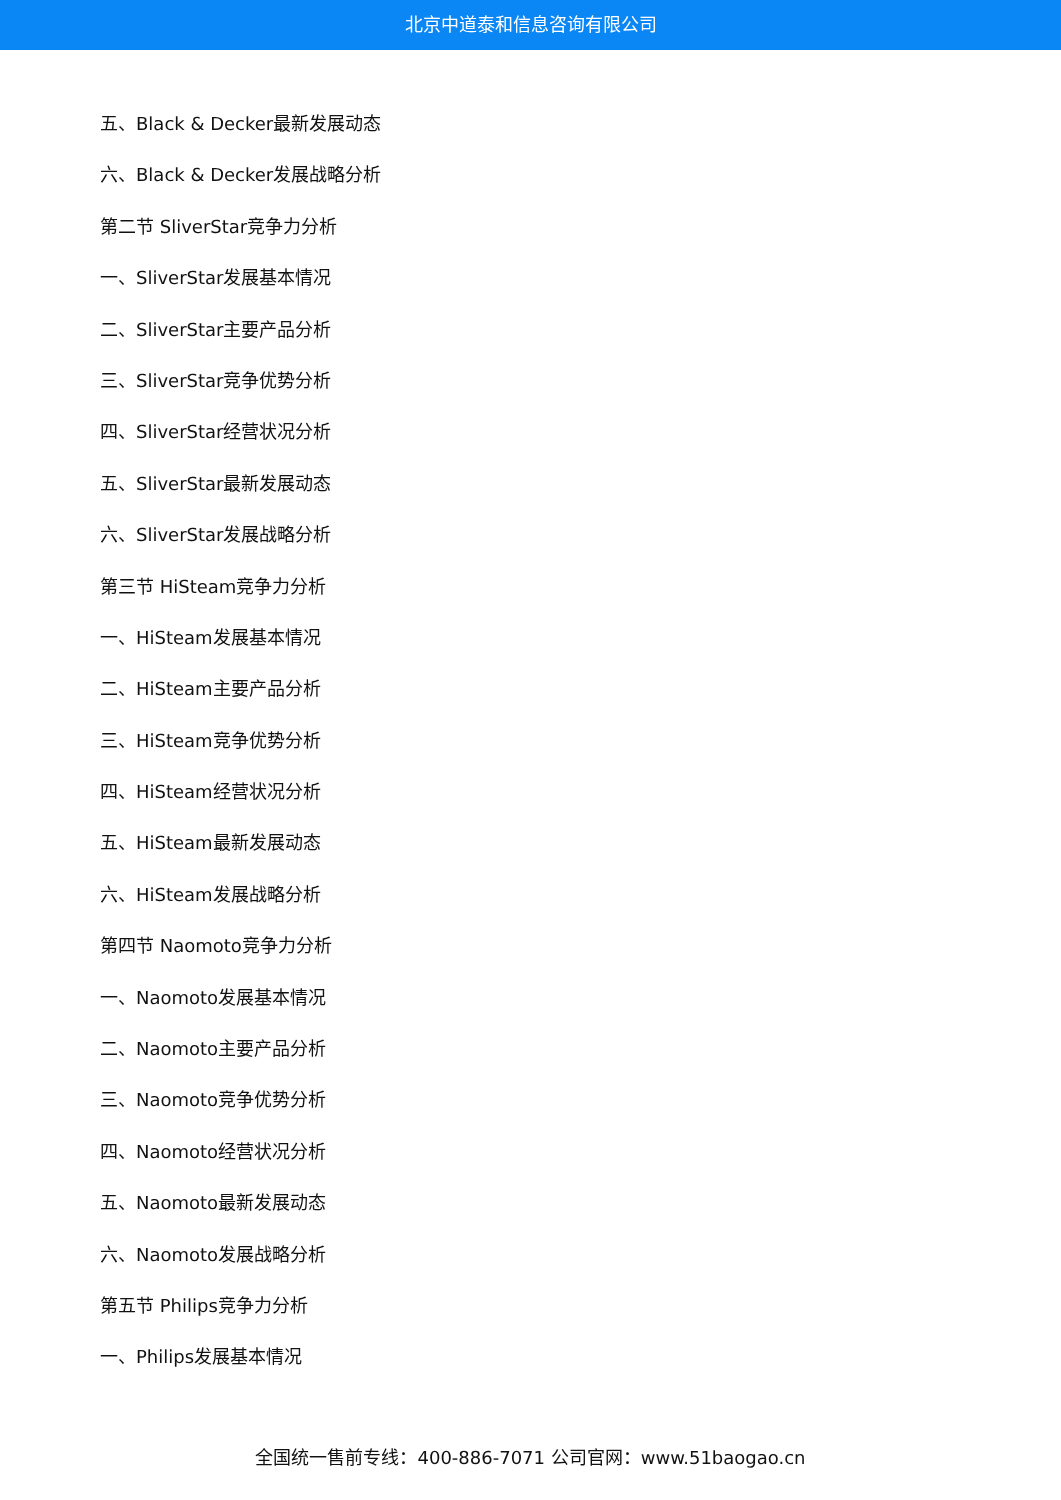北京中道泰和信息咨询有限公司
五、Black & Decker最新发展动态
六、Black & Decker发展战略分析
第二节 SliverStar竞争力分析
一、SliverStar发展基本情况
二、SliverStar主要产品分析
三、SliverStar竞争优势分析
四、SliverStar经营状况分析
五、SliverStar最新发展动态
六、SliverStar发展战略分析
第三节 HiSteam竞争力分析
一、HiSteam发展基本情况
二、HiSteam主要产品分析
三、HiSteam竞争优势分析
四、HiSteam经营状况分析
五、HiSteam最新发展动态
六、HiSteam发展战略分析
第四节 Naomoto竞争力分析
一、Naomoto发展基本情况
二、Naomoto主要产品分析
三、Naomoto竞争优势分析
四、Naomoto经营状况分析
五、Naomoto最新发展动态
六、Naomoto发展战略分析
第五节 Philips竞争力分析
一、Philips发展基本情况
全国统一售前专线：400-886-7071 公司官网：www.51baogao.cn